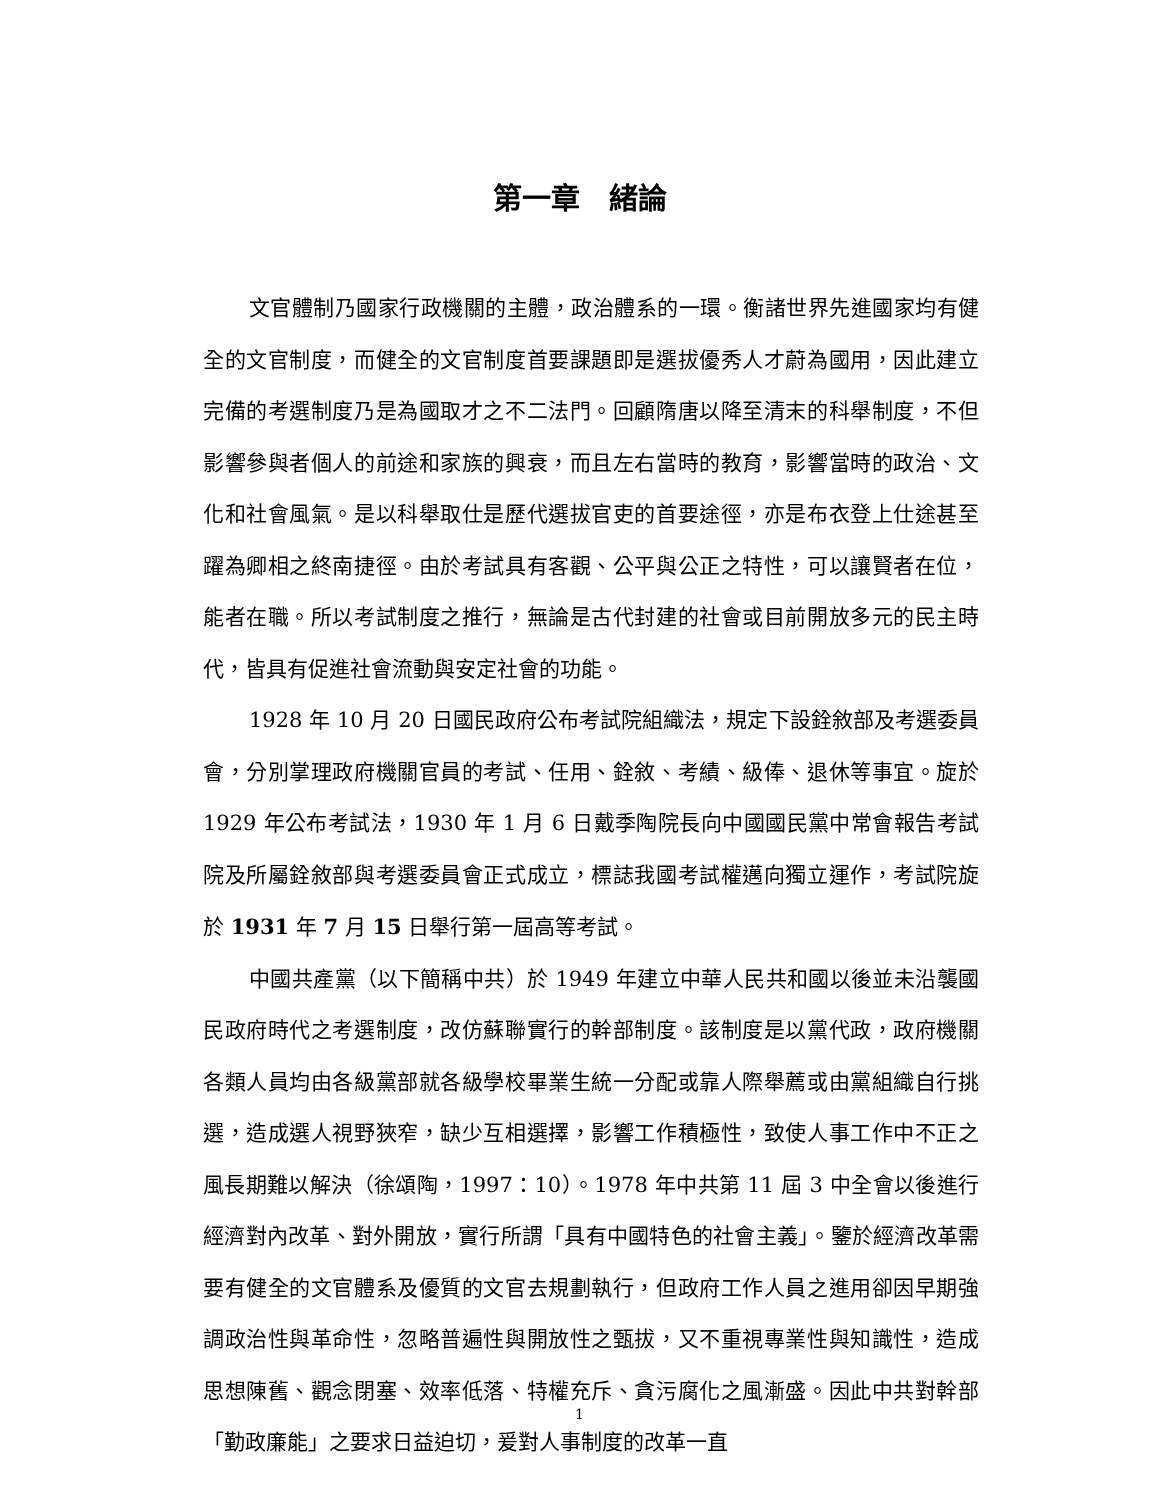第一章　緒論
文官體制乃國家行政機關的主體，政治體系的一環。衡諸世界先進國家均有健全的文官制度，而健全的文官制度首要課題即是選拔優秀人才蔚為國用，因此建立完備的考選制度乃是為國取才之不二法門。回顧隋唐以降至清末的科舉制度，不但影響參與者個人的前途和家族的興衰，而且左右當時的教育，影響當時的政治、文化和社會風氣。是以科舉取仕是歷代選拔官吏的首要途徑，亦是布衣登上仕途甚至躍為卿相之終南捷徑。由於考試具有客觀、公平與公正之特性，可以讓賢者在位，能者在職。所以考試制度之推行，無論是古代封建的社會或目前開放多元的民主時代，皆具有促進社會流動與安定社會的功能。
1928 年 10 月 20 日國民政府公布考試院組織法，規定下設銓敘部及考選委員會，分別掌理政府機關官員的考試、任用、銓敘、考績、級俸、退休等事宜。旋於 1929 年公布考試法，1930 年 1 月 6 日戴季陶院長向中國國民黨中常會報告考試院及所屬銓敘部與考選委員會正式成立，標誌我國考試權邁向獨立運作，考試院旋於 1931 年 7 月 15 日舉行第一屆高等考試。
中國共產黨（以下簡稱中共）於 1949 年建立中華人民共和國以後並未沿襲國民政府時代之考選制度，改仿蘇聯實行的幹部制度。該制度是以黨代政，政府機關各類人員均由各級黨部就各級學校畢業生統一分配或靠人際舉薦或由黨組織自行挑選，造成選人視野狹窄，缺少互相選擇，影響工作積極性，致使人事工作中不正之風長期難以解決（徐頌陶，1997：10）。1978 年中共第 11 屆 3 中全會以後進行經濟對內改革、對外開放，實行所謂「具有中國特色的社會主義」。鑒於經濟改革需要有健全的文官體系及優質的文官去規劃執行，但政府工作人員之進用卻因早期強調政治性與革命性，忽略普遍性與開放性之甄拔，又不重視專業性與知識性，造成思想陳舊、觀念閉塞、效率低落、特權充斥、貪污腐化之風漸盛。因此中共對幹部「勤政廉能」之要求日益迫切，爰對人事制度的改革一直
1